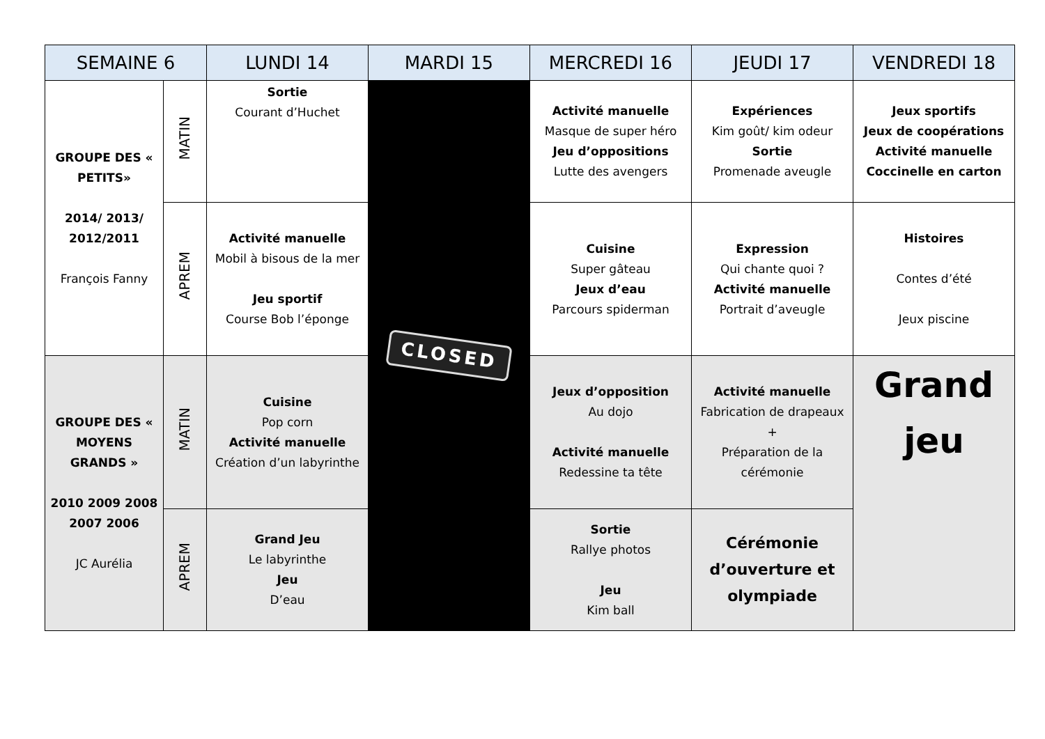| SEMAINE 6 | | LUNDI 14 | MARDI 15 | MERCREDI 16 | JEUDI 17 | VENDREDI 18 |
| --- | --- | --- | --- | --- | --- | --- |
| GROUPE DES « PETITS» 2014/ 2013/ 2012/2011 François Fanny | MATIN | Sortie Courant d’Huchet | CLOSED | Activité manuelle Masque de super héro Jeu d’oppositions Lutte des avengers | Expériences Kim goût/ kim odeur Sortie Promenade aveugle | Jeux sportifs Jeux de coopérations Activité manuelle Coccinelle en carton |
| | APREM | Activité manuelle Mobil à bisous de la mer Jeu sportif Course Bob l’éponge | | Cuisine Super gâteau Jeux d’eau Parcours spiderman | Expression Qui chante quoi ? Activité manuelle Portrait d’aveugle | Histoires Contes d’été Jeux piscine |
| GROUPE DES « MOYENS GRANDS » 2010 2009 2008 2007 2006 JC Aurélia | MATIN | Cuisine Pop corn Activité manuelle Création d’un labyrinthe | | Jeux d’opposition Au dojo Activité manuelle Redessine ta tête | Activité manuelle Fabrication de drapeaux + Préparation de la cérémonie | Grand jeu |
| | APREM | Grand Jeu Le labyrinthe Jeu D’eau | | Sortie Rallye photos Jeu Kim ball | Cérémonie d’ouverture et olympiade | |